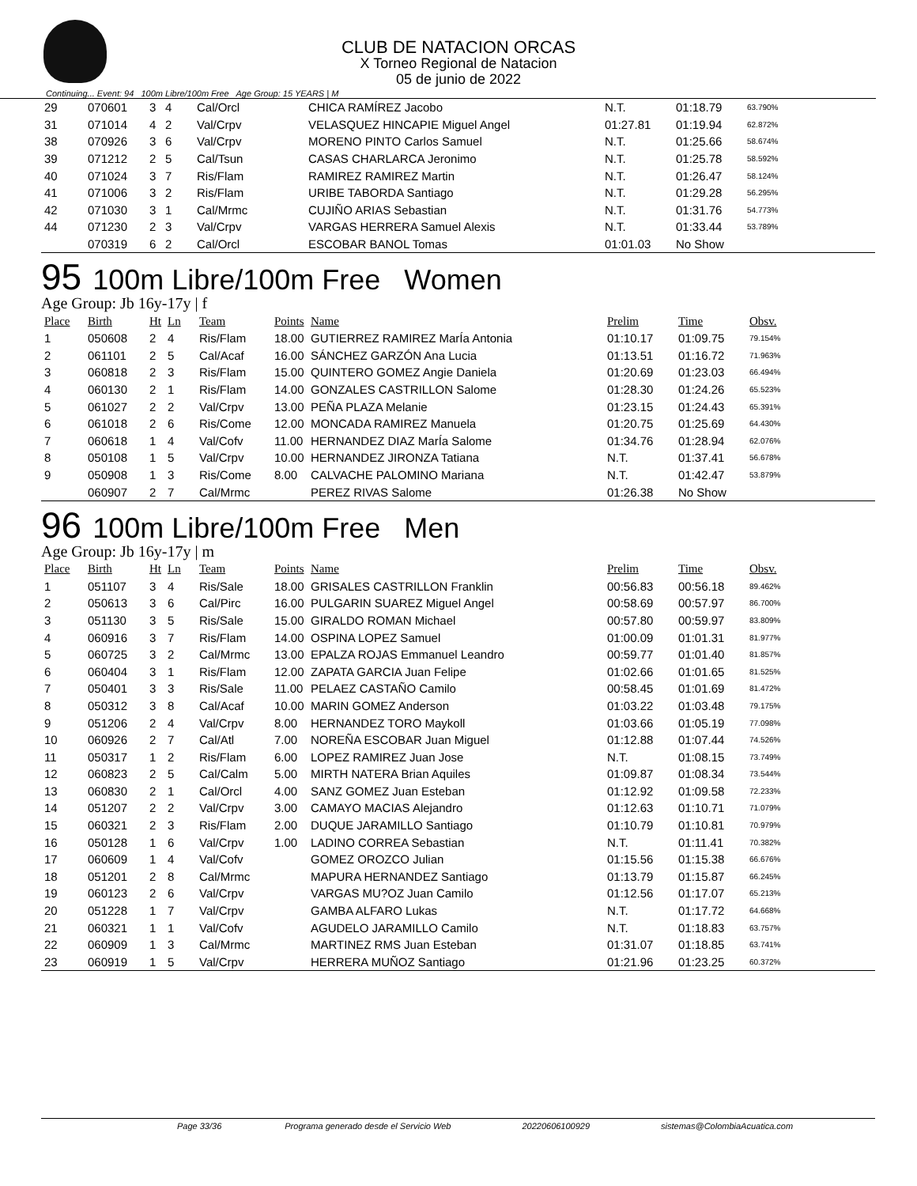CLUB DE NATACION ORCAS
X Torneo Regional de Natacion
05 de junio de 2022
Continuing... Event: 94 100m Libre/100m Free Age Group: 15 YEARS | M
| 29 | 070601 | 3 | 4 | Cal/Orcl | | CHICA RAMÍREZ Jacobo | N.T. | 01:18.79 | 63.790% |
| 31 | 071014 | 4 | 2 | Val/Crpv | | VELASQUEZ HINCAPIE Miguel Angel | 01:27.81 | 01:19.94 | 62.872% |
| 38 | 070926 | 3 | 6 | Val/Crpv | | MORENO PINTO Carlos Samuel | N.T. | 01:25.66 | 58.674% |
| 39 | 071212 | 2 | 5 | Cal/Tsun | | CASAS CHARLARCA Jeronimo | N.T. | 01:25.78 | 58.592% |
| 40 | 071024 | 3 | 7 | Ris/Flam | | RAMIREZ RAMIREZ Martin | N.T. | 01:26.47 | 58.124% |
| 41 | 071006 | 3 | 2 | Ris/Flam | | URIBE TABORDA Santiago | N.T. | 01:29.28 | 56.295% |
| 42 | 071030 | 3 | 1 | Cal/Mrmc | | CUJIÑO ARIAS Sebastian | N.T. | 01:31.76 | 54.773% |
| 44 | 071230 | 2 | 3 | Val/Crpv | | VARGAS HERRERA Samuel Alexis | N.T. | 01:33.44 | 53.789% |
| | 070319 | 6 | 2 | Cal/Orcl | | ESCOBAR BANOL Tomas | 01:01.03 | No Show | |
95 100m Libre/100m Free Women
Age Group: Jb 16y-17y | f
| Place | Birth | Ht | Ln | Team | Points | Name | Prelim | Time | Obsv. |
| --- | --- | --- | --- | --- | --- | --- | --- | --- | --- |
| 1 | 050608 | 2 | 4 | Ris/Flam | 18.00 | GUTIERREZ RAMIREZ MarÍa Antonia | 01:10.17 | 01:09.75 | 79.154% |
| 2 | 061101 | 2 | 5 | Cal/Acaf | 16.00 | SÁNCHEZ GARZÓN Ana Lucia | 01:13.51 | 01:16.72 | 71.963% |
| 3 | 060818 | 2 | 3 | Ris/Flam | 15.00 | QUINTERO GOMEZ Angie Daniela | 01:20.69 | 01:23.03 | 66.494% |
| 4 | 060130 | 2 | 1 | Ris/Flam | 14.00 | GONZALES CASTRILLON Salome | 01:28.30 | 01:24.26 | 65.523% |
| 5 | 061027 | 2 | 2 | Val/Crpv | 13.00 | PEÑA PLAZA Melanie | 01:23.15 | 01:24.43 | 65.391% |
| 6 | 061018 | 2 | 6 | Ris/Come | 12.00 | MONCADA RAMIREZ Manuela | 01:20.75 | 01:25.69 | 64.430% |
| 7 | 060618 | 1 | 4 | Val/Cofv | 11.00 | HERNANDEZ DIAZ MarÍa Salome | 01:34.76 | 01:28.94 | 62.076% |
| 8 | 050108 | 1 | 5 | Val/Crpv | 10.00 | HERNANDEZ JIRONZA Tatiana | N.T. | 01:37.41 | 56.678% |
| 9 | 050908 | 1 | 3 | Ris/Come | 8.00 | CALVACHE PALOMINO Mariana | N.T. | 01:42.47 | 53.879% |
| | 060907 | 2 | 7 | Cal/Mrmc | | PEREZ RIVAS Salome | 01:26.38 | No Show | |
96 100m Libre/100m Free Men
Age Group: Jb 16y-17y | m
| Place | Birth | Ht | Ln | Team | Points | Name | Prelim | Time | Obsv. |
| --- | --- | --- | --- | --- | --- | --- | --- | --- | --- |
| 1 | 051107 | 3 | 4 | Ris/Sale | 18.00 | GRISALES CASTRILLON Franklin | 00:56.83 | 00:56.18 | 89.462% |
| 2 | 050613 | 3 | 6 | Cal/Pirc | 16.00 | PULGARIN SUAREZ Miguel Angel | 00:58.69 | 00:57.97 | 86.700% |
| 3 | 051130 | 3 | 5 | Ris/Sale | 15.00 | GIRALDO ROMAN Michael | 00:57.80 | 00:59.97 | 83.809% |
| 4 | 060916 | 3 | 7 | Ris/Flam | 14.00 | OSPINA LOPEZ Samuel | 01:00.09 | 01:01.31 | 81.977% |
| 5 | 060725 | 3 | 2 | Cal/Mrmc | 13.00 | EPALZA ROJAS Emmanuel Leandro | 00:59.77 | 01:01.40 | 81.857% |
| 6 | 060404 | 3 | 1 | Ris/Flam | 12.00 | ZAPATA GARCIA Juan Felipe | 01:02.66 | 01:01.65 | 81.525% |
| 7 | 050401 | 3 | 3 | Ris/Sale | 11.00 | PELAEZ CASTAÑO Camilo | 00:58.45 | 01:01.69 | 81.472% |
| 8 | 050312 | 3 | 8 | Cal/Acaf | 10.00 | MARIN GOMEZ Anderson | 01:03.22 | 01:03.48 | 79.175% |
| 9 | 051206 | 2 | 4 | Val/Crpv | 8.00 | HERNANDEZ TORO Maykoll | 01:03.66 | 01:05.19 | 77.098% |
| 10 | 060926 | 2 | 7 | Cal/Atl | 7.00 | NOREÑA ESCOBAR Juan Miguel | 01:12.88 | 01:07.44 | 74.526% |
| 11 | 050317 | 1 | 2 | Ris/Flam | 6.00 | LOPEZ RAMIREZ Juan Jose | N.T. | 01:08.15 | 73.749% |
| 12 | 060823 | 2 | 5 | Cal/Calm | 5.00 | MIRTH NATERA Brian Aquiles | 01:09.87 | 01:08.34 | 73.544% |
| 13 | 060830 | 2 | 1 | Cal/Orcl | 4.00 | SANZ GOMEZ Juan Esteban | 01:12.92 | 01:09.58 | 72.233% |
| 14 | 051207 | 2 | 2 | Val/Crpv | 3.00 | CAMAYO MACIAS Alejandro | 01:12.63 | 01:10.71 | 71.079% |
| 15 | 060321 | 2 | 3 | Ris/Flam | 2.00 | DUQUE JARAMILLO Santiago | 01:10.79 | 01:10.81 | 70.979% |
| 16 | 050128 | 1 | 6 | Val/Crpv | 1.00 | LADINO CORREA Sebastian | N.T. | 01:11.41 | 70.382% |
| 17 | 060609 | 1 | 4 | Val/Cofv | | GOMEZ OROZCO Julian | 01:15.56 | 01:15.38 | 66.676% |
| 18 | 051201 | 2 | 8 | Cal/Mrmc | | MAPURA HERNANDEZ Santiago | 01:13.79 | 01:15.87 | 66.245% |
| 19 | 060123 | 2 | 6 | Val/Crpv | | VARGAS MU?OZ Juan Camilo | 01:12.56 | 01:17.07 | 65.213% |
| 20 | 051228 | 1 | 7 | Val/Crpv | | GAMBA ALFARO Lukas | N.T. | 01:17.72 | 64.668% |
| 21 | 060321 | 1 | 1 | Val/Cofv | | AGUDELO JARAMILLO Camilo | N.T. | 01:18.83 | 63.757% |
| 22 | 060909 | 1 | 3 | Cal/Mrmc | | MARTINEZ RMS Juan Esteban | 01:31.07 | 01:18.85 | 63.741% |
| 23 | 060919 | 1 | 5 | Val/Crpv | | HERRERA MUÑOZ Santiago | 01:21.96 | 01:23.25 | 60.372% |
Page 33/36 Programa generado desde el Servicio Web 20220606100929 sistemas@ColombiaAcuatica.com